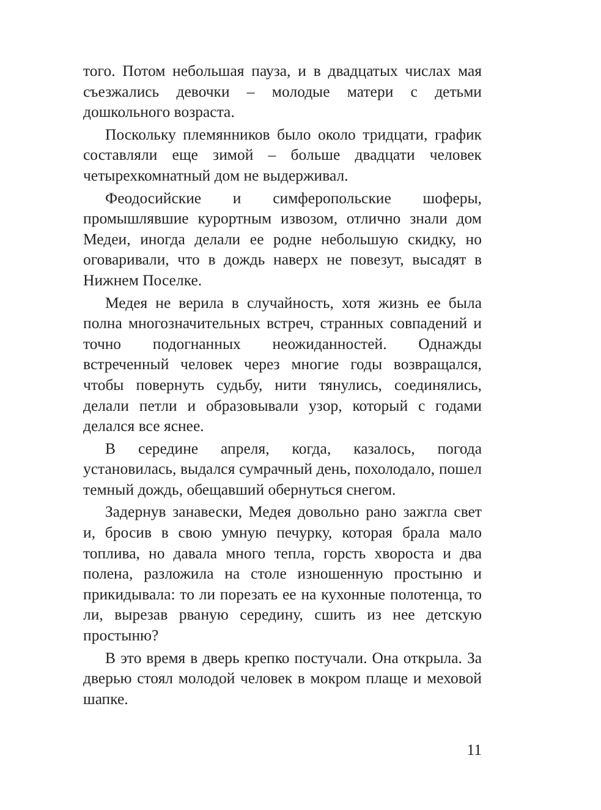того. Потом небольшая пауза, и в двадцатых числах мая съезжались девочки – молодые матери с детьми дошкольного возраста.
Поскольку племянников было около тридцати, график составляли еще зимой – больше двадцати человек четырехкомнатный дом не выдерживал.
Феодосийские и симферопольские шоферы, промышлявшие курортным извозом, отлично знали дом Медеи, иногда делали ее родне небольшую скидку, но оговаривали, что в дождь наверх не повезут, высадят в Нижнем Поселке.
Медея не верила в случайность, хотя жизнь ее была полна многозначительных встреч, странных совпадений и точно подогнанных неожиданностей. Однажды встреченный человек через многие годы возвращался, чтобы повернуть судьбу, нити тянулись, соединялись, делали петли и образовывали узор, который с годами делался все яснее.
В середине апреля, когда, казалось, погода установилась, выдался сумрачный день, похолодало, пошел темный дождь, обещавший обернуться снегом.
Задернув занавески, Медея довольно рано зажгла свет и, бросив в свою умную печурку, которая брала мало топлива, но давала много тепла, горсть хвороста и два полена, разложила на столе изношенную простыню и прикидывала: то ли порезать ее на кухонные полотенца, то ли, вырезав рваную середину, сшить из нее детскую простыню?
В это время в дверь крепко постучали. Она открыла. За дверью стоял молодой человек в мокром плаще и меховой шапке.
11